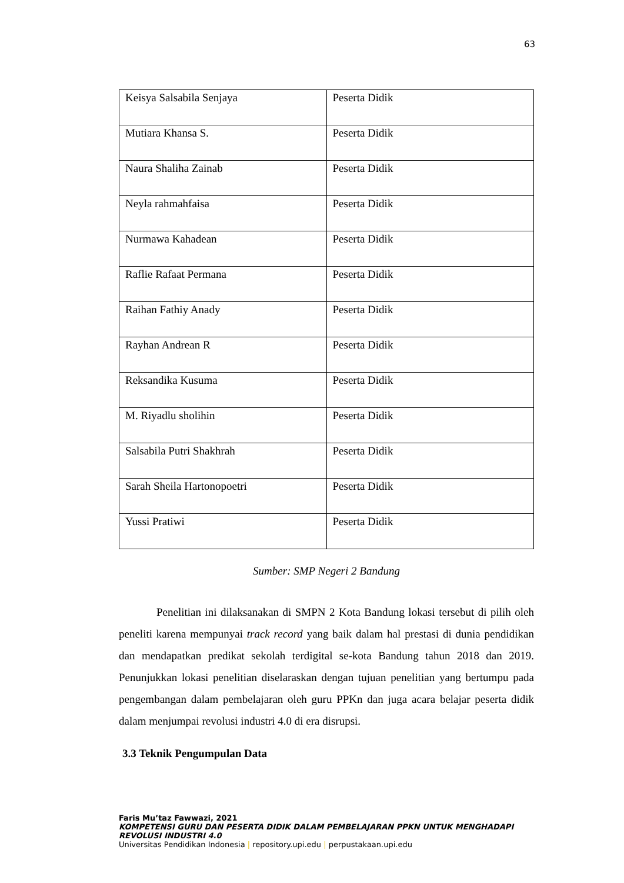63
| Keisya Salsabila Senjaya | Peserta Didik |
| Mutiara Khansa S. | Peserta Didik |
| Naura Shaliha Zainab | Peserta Didik |
| Neyla rahmahfaisa | Peserta Didik |
| Nurmawa Kahadean | Peserta Didik |
| Raflie Rafaat Permana | Peserta Didik |
| Raihan Fathiy Anady | Peserta Didik |
| Rayhan Andrean R | Peserta Didik |
| Reksandika Kusuma | Peserta Didik |
| M. Riyadlu sholihin | Peserta Didik |
| Salsabila Putri Shakhrah | Peserta Didik |
| Sarah Sheila Hartonopoetri | Peserta Didik |
| Yussi Pratiwi | Peserta Didik |
Sumber: SMP Negeri 2 Bandung
Penelitian ini dilaksanakan di SMPN 2 Kota Bandung lokasi tersebut di pilih oleh peneliti karena mempunyai track record yang baik dalam hal prestasi di dunia pendidikan dan mendapatkan predikat sekolah terdigital se-kota Bandung tahun 2018 dan 2019. Penunjukkan lokasi penelitian diselaraskan dengan tujuan penelitian yang bertumpu pada pengembangan dalam pembelajaran oleh guru PPKn dan juga acara belajar peserta didik dalam menjumpai revolusi industri 4.0 di era disrupsi.
3.3 Teknik Pengumpulan Data
Faris Mu’taz Fawwazi, 2021
KOMPETENSI GURU DAN PESERTA DIDIK DALAM PEMBELAJARAN PPKN UNTUK MENGHADAPI
REVOLUSI INDUSTRI 4.0
Universitas Pendidikan Indonesia | repository.upi.edu | perpustakaan.upi.edu